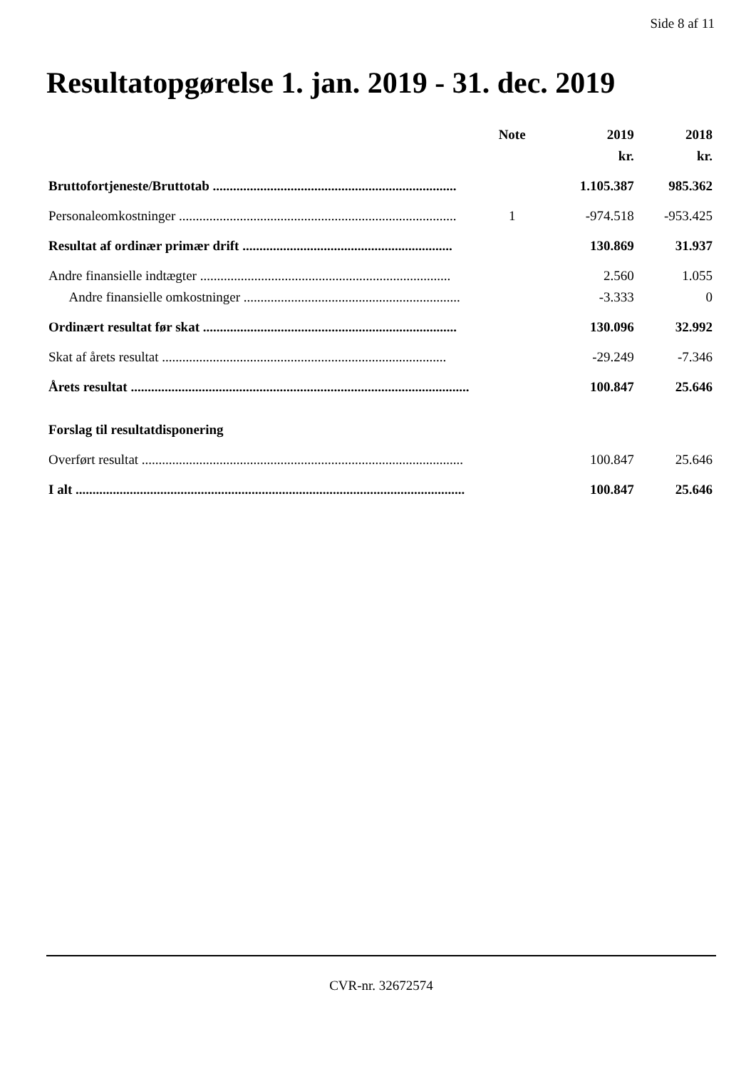Side 8 af 11
Resultatopgørelse 1. jan. 2019 - 31. dec. 2019
| | Note | 2019 | 2018 |
| --- | --- | --- | --- |
| | | kr. | kr. |
| Bruttofortjeneste/Bruttotab ........................................................................ | | 1.105.387 | 985.362 |
| Personaleomkostninger .................................................................................. | 1 | -974.518 | -953.425 |
| Resultat af ordinær primær drift .............................................................. | | 130.869 | 31.937 |
| Andre finansielle indtægter .......................................................................... | | 2.560 | 1.055 |
| Andre finansielle omkostninger ................................................................ | | -3.333 | 0 |
| Ordinært resultat før skat ........................................................................... | | 130.096 | 32.992 |
| Skat af årets resultat .................................................................................... | | -29.249 | -7.346 |
| Årets resultat .................................................................................................... | | 100.847 | 25.646 |
| Forslag til resultatdisponering | | | |
| Overført resultat ............................................................................................... | | 100.847 | 25.646 |
| I alt ................................................................................................................... | | 100.847 | 25.646 |
CVR-nr. 32672574